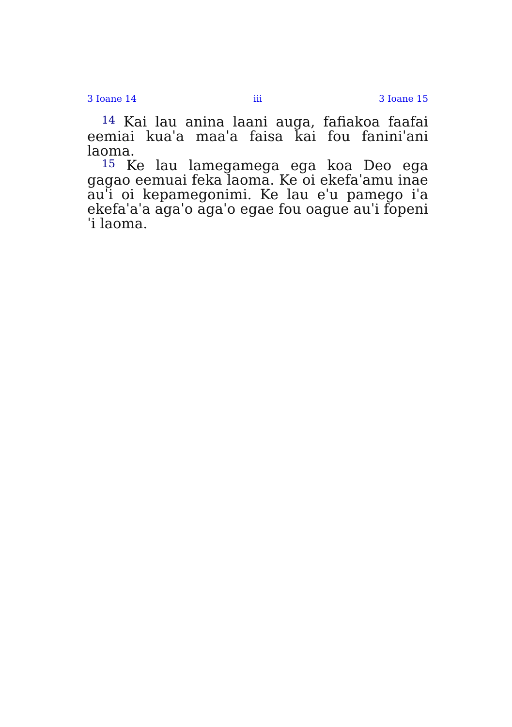3 Ioane 14 iii 3 Ioane 15
<sup>14</sup> Kai lau anina laani auga, fafiakoa faafai eemiai kuaˈa maaˈa faisa kai fou faniniˈani laoma.
<sup>15</sup> Ke lau lamegamega ega koa Deo ega gagao eemuai feka laoma. Ke oi ekefaˈamu inae auˈi oi kepamegonimi. Ke lau eˈu pamego iˈa ekefaˈaˈa agaˈo agaˈo egae fou oague auˈi fopeniˈi laoma.